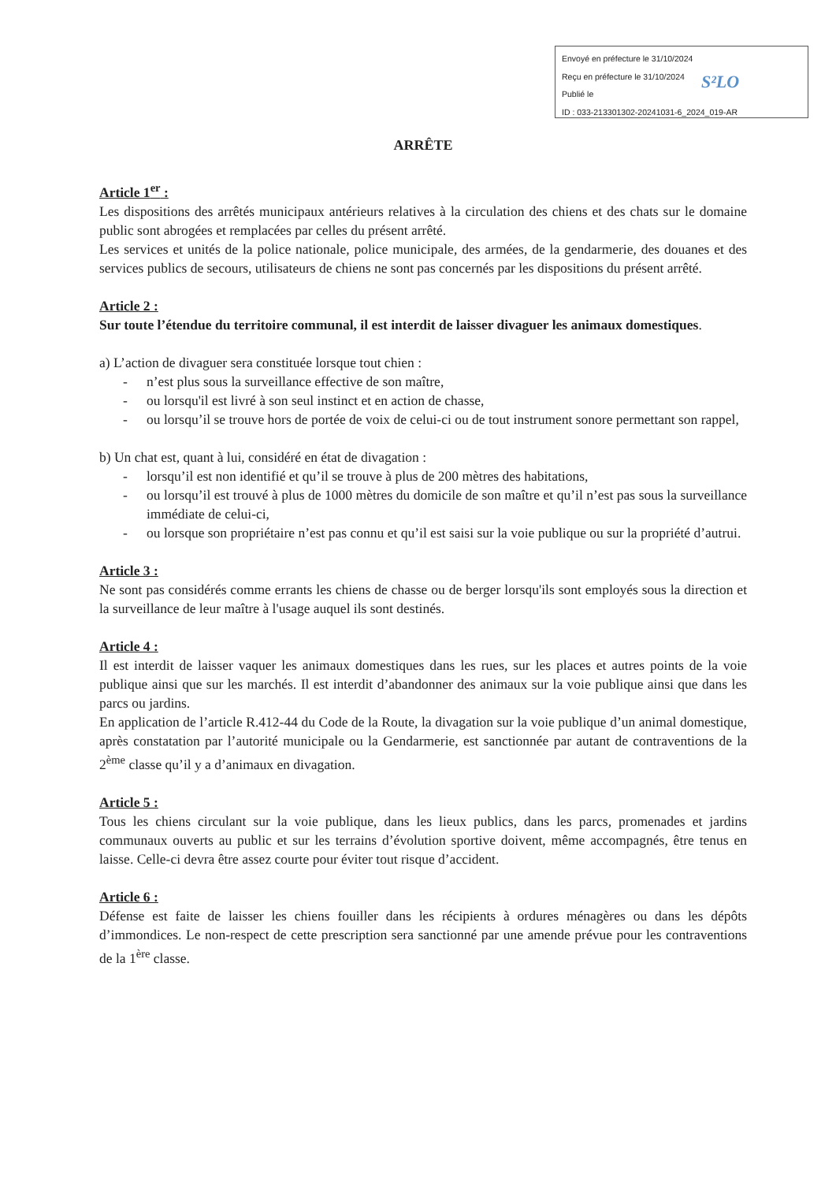Envoyé en préfecture le 31/10/2024
Reçu en préfecture le 31/10/2024
Publié le
ID : 033-213301302-20241031-6_2024_019-AR
S²LO
ARRÊTE
Article 1<sup>er</sup> :
Les dispositions des arrêtés municipaux antérieurs relatives à la circulation des chiens et des chats sur le domaine public sont abrogées et remplacées par celles du présent arrêté.
Les services et unités de la police nationale, police municipale, des armées, de la gendarmerie, des douanes et des services publics de secours, utilisateurs de chiens ne sont pas concernés par les dispositions du présent arrêté.
Article 2 :
Sur toute l’étendue du territoire communal, il est interdit de laisser divaguer les animaux domestiques.
a) L’action de divaguer sera constituée lorsque tout chien :
- n’est plus sous la surveillance effective de son maître,
- ou lorsqu'il est livré à son seul instinct et en action de chasse,
- ou lorsqu’il se trouve hors de portée de voix de celui-ci ou de tout instrument sonore permettant son rappel,
b) Un chat est, quant à lui, considéré en état de divagation :
- lorsqu’il est non identifié et qu’il se trouve à plus de 200 mètres des habitations,
- ou lorsqu’il est trouvé à plus de 1000 mètres du domicile de son maître et qu’il n’est pas sous la surveillance immédiate de celui-ci,
- ou lorsque son propriétaire n’est pas connu et qu’il est saisi sur la voie publique ou sur la propriété d’autrui.
Article 3 :
Ne sont pas considérés comme errants les chiens de chasse ou de berger lorsqu'ils sont employés sous la direction et la surveillance de leur maître à l'usage auquel ils sont destinés.
Article 4 :
Il est interdit de laisser vaquer les animaux domestiques dans les rues, sur les places et autres points de la voie publique ainsi que sur les marchés. Il est interdit d’abandonner des animaux sur la voie publique ainsi que dans les parcs ou jardins.
En application de l’article R.412-44 du Code de la Route, la divagation sur la voie publique d’un animal domestique, après constatation par l’autorité municipale ou la Gendarmerie, est sanctionnée par autant de contraventions de la 2<sup>ème</sup> classe qu’il y a d’animaux en divagation.
Article 5 :
Tous les chiens circulant sur la voie publique, dans les lieux publics, dans les parcs, promenades et jardins communaux ouverts au public et sur les terrains d’évolution sportive doivent, même accompagnés, être tenus en laisse. Celle-ci devra être assez courte pour éviter tout risque d’accident.
Article 6 :
Défense est faite de laisser les chiens fouiller dans les récipients à ordures ménagères ou dans les dépôts d’immondices. Le non-respect de cette prescription sera sanctionné par une amende prévue pour les contraventions de la 1<sup>ère</sup> classe.